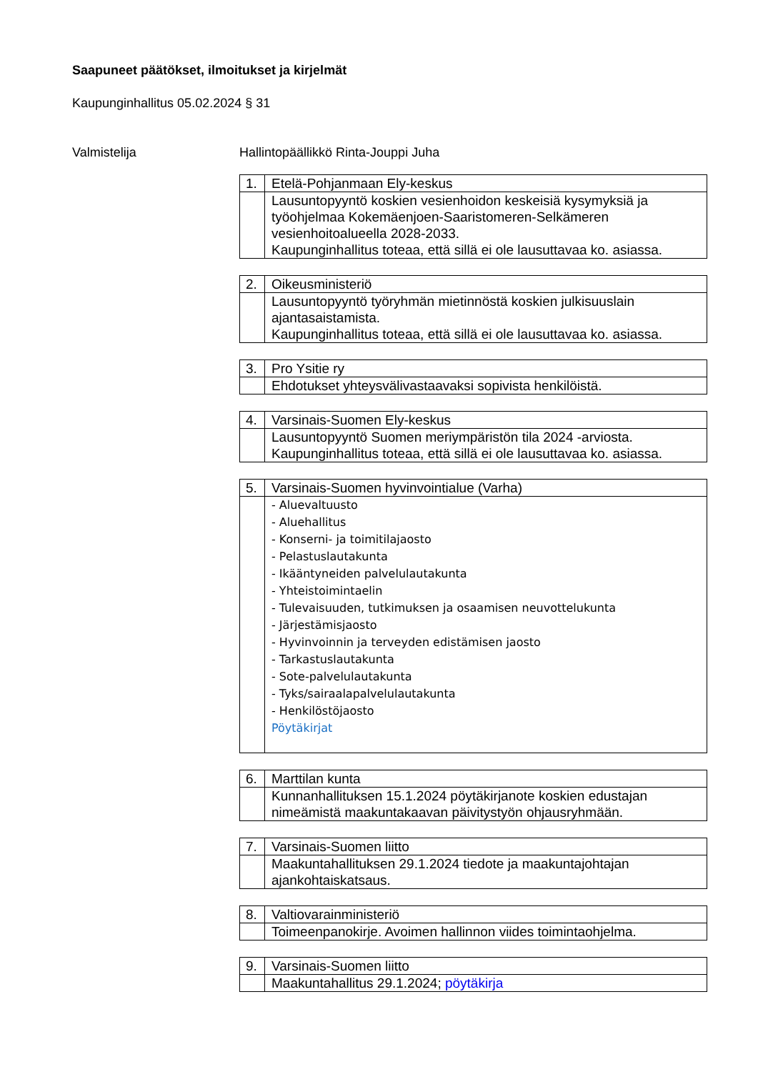Saapuneet päätökset, ilmoitukset ja kirjelmät
Kaupunginhallitus 05.02.2024 § 31
Valmistelija Hallintopäällikkö Rinta-Jouppi Juha
| 1. | Etelä-Pohjanmaan Ely-keskus |
| | Lausuntopyyntö koskien vesienhoidon keskeisiä kysymyksiä ja työohjelmaa Kokemäenjoen-Saaristomeren-Selkämeren vesienhoitoalueella 2028-2033. Kaupunginhallitus toteaa, että sillä ei ole lausuttavaa ko. asiassa. |
| 2. | Oikeusministeriö |
| | Lausuntopyyntö työryhmän mietinnöstä koskien julkisuuslain ajantasaistamista. Kaupunginhallitus toteaa, että sillä ei ole lausuttavaa ko. asiassa. |
| 3. | Pro Ysitie ry |
| | Ehdotukset yhteysvälivastaavaksi sopivista henkilöistä. |
| 4. | Varsinais-Suomen Ely-keskus |
| | Lausuntopyyntö Suomen meriympäristön tila 2024 -arviosta. Kaupunginhallitus toteaa, että sillä ei ole lausuttavaa ko. asiassa. |
| 5. | Varsinais-Suomen hyvinvointialue (Varha) |
| | - Aluevaltuusto - Aluehallitus - Konserni- ja toimitilajaosto - Pelastuslautakunta - Ikääntyneiden palvelulautakunta - Yhteistoimintaelin - Tulevaisuuden, tutkimuksen ja osaamisen neuvottelukunta - Järjestämisjaosto - Hyvinvoinnin ja terveyden edistämisen jaosto - Tarkastuslautakunta - Sote-palvelulautakunta - Tyks/sairaalapalvelulautakunta - Henkilöstöjaosto Pöytäkirjat |
| 6. | Marttilan kunta |
| | Kunnanhallituksen 15.1.2024 pöytäkirjanote koskien edustajan nimeämistä maakuntakaavan päivitystyön ohjausryhmään. |
| 7. | Varsinais-Suomen liitto |
| | Maakuntahallituksen 29.1.2024 tiedote ja maakuntajohtajan ajankohtaiskatsaus. |
| 8. | Valtiovarainministeriö |
| | Toimeenpanokirje. Avoimen hallinnon viides toimintaohjelma. |
| 9. | Varsinais-Suomen liitto |
| | Maakuntahallitus 29.1.2024; pöytäkirja |